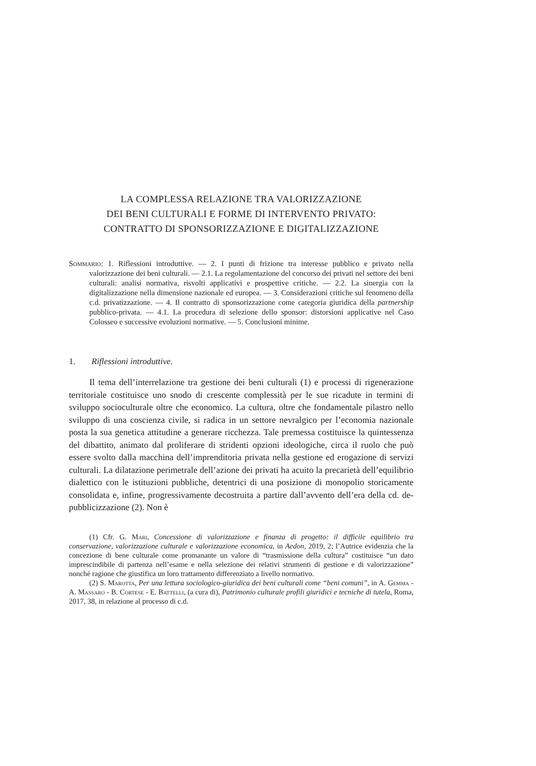LA COMPLESSA RELAZIONE TRA VALORIZZAZIONE
DEI BENI CULTURALI E FORME DI INTERVENTO PRIVATO:
CONTRATTO DI SPONSORIZZAZIONE E DIGITALIZZAZIONE
Sommario: 1. Riflessioni introduttive. — 2. I punti di frizione tra interesse pubblico e privato nella valorizzazione dei beni culturali. — 2.1. La regolamentazione del concorso dei privati nel settore dei beni culturali: analisi normativa, risvolti applicativi e prospettive critiche. — 2.2. La sinergia con la digitalizzazione nella dimensione nazionale ed europea. — 3. Considerazioni critiche sul fenomeno della c.d. privatizzazione. — 4. Il contratto di sponsorizzazione come categoria giuridica della partnership pubblico-privata. — 4.1. La procedura di selezione dello sponsor: distorsioni applicative nel Caso Colosseo e successive evoluzioni normative. — 5. Conclusioni minime.
1. Riflessioni introduttive.
Il tema dell’interrelazione tra gestione dei beni culturali (1) e processi di rigenerazione territoriale costituisce uno snodo di crescente complessità per le sue ricadute in termini di sviluppo socioculturale oltre che economico. La cultura, oltre che fondamentale pilastro nello sviluppo di una coscienza civile, si radica in un settore nevralgico per l’economia nazionale posta la sua genetica attitudine a generare ricchezza. Tale premessa costituisce la quintessenza del dibattito, animato dal proliferare di stridenti opzioni ideologiche, circa il ruolo che può essere svolto dalla macchina dell’imprenditoria privata nella gestione ed erogazione di servizi culturali. La dilatazione perimetrale dell’azione dei privati ha acuito la precarietà dell’equilibrio dialettico con le istituzioni pubbliche, detentrici di una posizione di monopolio storicamente consolidata e, infine, progressivamente decostruita a partire dall’avvento dell’era della cd. de-pubblicizzazione (2). Non è
(1) Cfr. G. Mari, Concessione di valorizzazione e finanza di progetto: il difficile equilibrio tra conservazione, valorizzazione culturale e valorizzazione economica, in Aedon, 2019, 2; l’Autrice evidenzia che la concezione di bene culturale come promanante un valore di “trasmissione della cultura” costituisce “un dato imprescindibile di partenza nell’esame e nella selezione dei relativi strumenti di gestione e di valorizzazione” nonché ragione che giustifica un loro trattamento differenziato a livello normativo.
(2) S. Marotta, Per una lettura sociologico-giuridica dei beni culturali come “beni comuni”, in A. Gemma - A. Massaro - B. Cortese - E. Battelli, (a cura di), Patrimonio culturale profili giuridici e tecniche di tutela, Roma, 2017, 38, in relazione al processo di c.d.